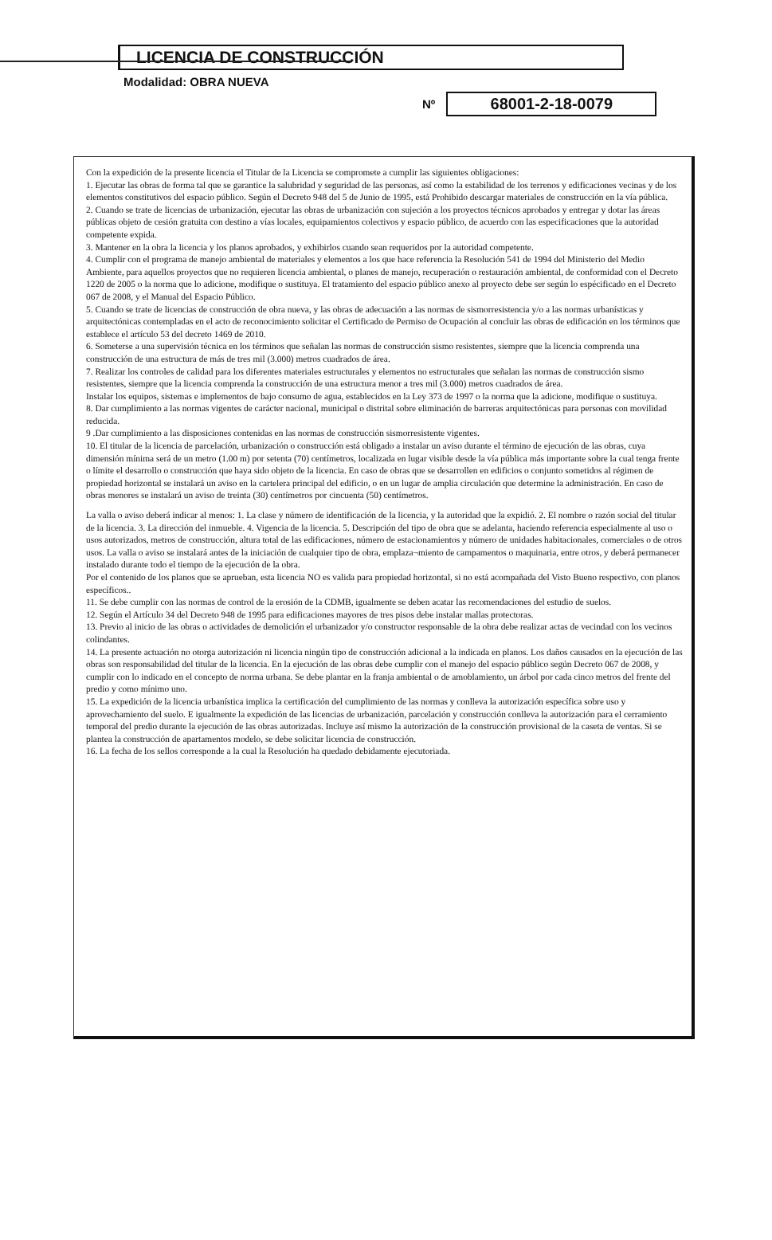LICENCIA DE CONSTRUCCIÓN
Modalidad: OBRA NUEVA
Nº
68001-2-18-0079
Con la expedición de la presente licencia el Titular de la Licencia se compromete a cumplir las siguientes obligaciones:
1. Ejecutar las obras de forma tal que se garantice la salubridad y seguridad de las personas, así como la estabilidad de los terrenos y edificaciones vecinas y de los elementos constitutivos del espacio público. Según el Decreto 948 del 5 de Junio de 1995, está Prohibido descargar materiales de construcción en la vía pública.
2. Cuando se trate de licencias de urbanización, ejecutar las obras de urbanización con sujeción a los proyectos técnicos aprobados y entregar y dotar las áreas públicas objeto de cesión gratuita con destino a vías locales, equipamientos colectivos y espacio público, de acuerdo con las especificaciones que la autoridad competente expida.
3. Mantener en la obra la licencia y los planos aprobados, y exhibirlos cuando sean requeridos por la autoridad competente.
4. Cumplir con el programa de manejo ambiental de materiales y elementos a los que hace referencia la Resolución 541 de 1994 del Ministerio del Medio Ambiente, para aquellos proyectos que no requieren licencia ambiental, o planes de manejo, recuperación o restauración ambiental, de conformidad con el Decreto 1220 de 2005 o la norma que lo adicione, modifique o sustituya. El tratamiento del espacio público anexo al proyecto debe ser según lo espécificado en el Decreto 067 de 2008, y el Manual del Espacio Público.
5. Cuando se trate de licencias de construcción de obra nueva, y las obras de adecuación a las normas de sismorresistencia y/o a las normas urbanísticas y arquitectónicas contempladas en el acto de reconocimiento solicitar el Certificado de Permiso de Ocupación al concluir las obras de edificación en los términos que establece el artículo 53 del decreto 1469 de 2010.
6. Someterse a una supervisión técnica en los términos que señalan las normas de construcción sismo resistentes, siempre que la licencia comprenda una construcción de una estructura de más de tres mil (3.000) metros cuadrados de área.
7. Realizar los controles de calidad para los diferentes materiales estructurales y elementos no estructurales que señalan las normas de construcción sismo resistentes, siempre que la licencia comprenda la construcción de una estructura menor a tres mil (3.000) metros cuadrados de área.
Instalar los equipos, sistemas e implementos de bajo consumo de agua, establecidos en la Ley 373 de 1997 o la norma que la adicione, modifique o sustituya.
8. Dar cumplimiento a las normas vigentes de carácter nacional, municipal o distrital sobre eliminación de barreras arquitectónicas para personas con movilidad reducida.
9 .Dar cumplimiento a las disposiciones contenidas en las normas de construcción sismorresistente vigentes.
10. El titular de la licencia de parcelación, urbanización o construcción está obligado a instalar un aviso durante el término de ejecución de las obras, cuya dimensión mínima será de un metro (1.00 m) por setenta (70) centímetros, localizada en lugar visible desde la vía pública más importante sobre la cual tenga frente o límite el desarrollo o construcción que haya sido objeto de la licencia. En caso de obras que se desarrollen en edificios o conjunto sometidos al régimen de propiedad horizontal se instalará un aviso en la cartelera principal del edificio, o en un lugar de amplia circulación que determine la administración. En caso de obras menores se instalará un aviso de treinta (30) centímetros por cincuenta (50) centímetros.
La valla o aviso deberá indicar al menos: 1. La clase y número de identificación de la licencia, y la autoridad que la expidió. 2. El nombre o razón social del titular de la licencia. 3. La dirección del inmueble. 4. Vigencia de la licencia. 5. Descripción del tipo de obra que se adelanta, haciendo referencia especialmente al uso o usos autorizados, metros de construcción, altura total de las edificaciones, número de estacionamientos y número de unidades habitacionales, comerciales o de otros usos. La valla o aviso se instalará antes de la iniciación de cualquier tipo de obra, emplaza¬miento de campamentos o maquinaria, entre otros, y deberá permanecer instalado durante todo el tiempo de la ejecución de la obra.
Por el contenido de los planos que se aprueban, esta licencia NO es valida para propiedad horizontal, si no está acompañada del Visto Bueno respectivo, con planos específicos..
11. Se debe cumplir con las normas de control de la erosión de la CDMB, igualmente se deben acatar las recomendaciones del estudio de suelos.
12. Según el Artículo 34 del Decreto 948 de 1995 para edificaciones mayores de tres pisos debe instalar mallas protectoras.
13. Previo al inicio de las obras o actividades de demolición el urbanizador y/o constructor responsable de la obra debe realizar actas de vecindad con los vecinos colindantes.
14. La presente actuación no otorga autorización ni licencia ningún tipo de construcción adicional a la indicada en planos. Los daños causados en la ejecución de las obras son responsabilidad del titular de la licencia. En la ejecución de las obras debe cumplir con el manejo del espacio público según Decreto 067 de 2008, y cumplir con lo indicado en el concepto de norma urbana. Se debe plantar en la franja ambiental o de amoblamiento, un árbol por cada cinco metros del frente del predio y como mínimo uno.
15. La expedición de la licencia urbanística implica la certificación del cumplimiento de las normas y conlleva la autorización específica sobre uso y aprovechamiento del suelo. E igualmente la expedición de las licencias de urbanización, parcelación y construcción conlleva la autorización para el cerramiento temporal del predio durante la ejecución de las obras autorizadas. Incluye así mismo la autorización de la construcción provisional de la caseta de ventas. Si se plantea la construcción de apartamentos modelo, se debe solicitar licencia de construcción.
16. La fecha de los sellos corresponde a la cual la Resolución ha quedado debidamente ejecutoriada.